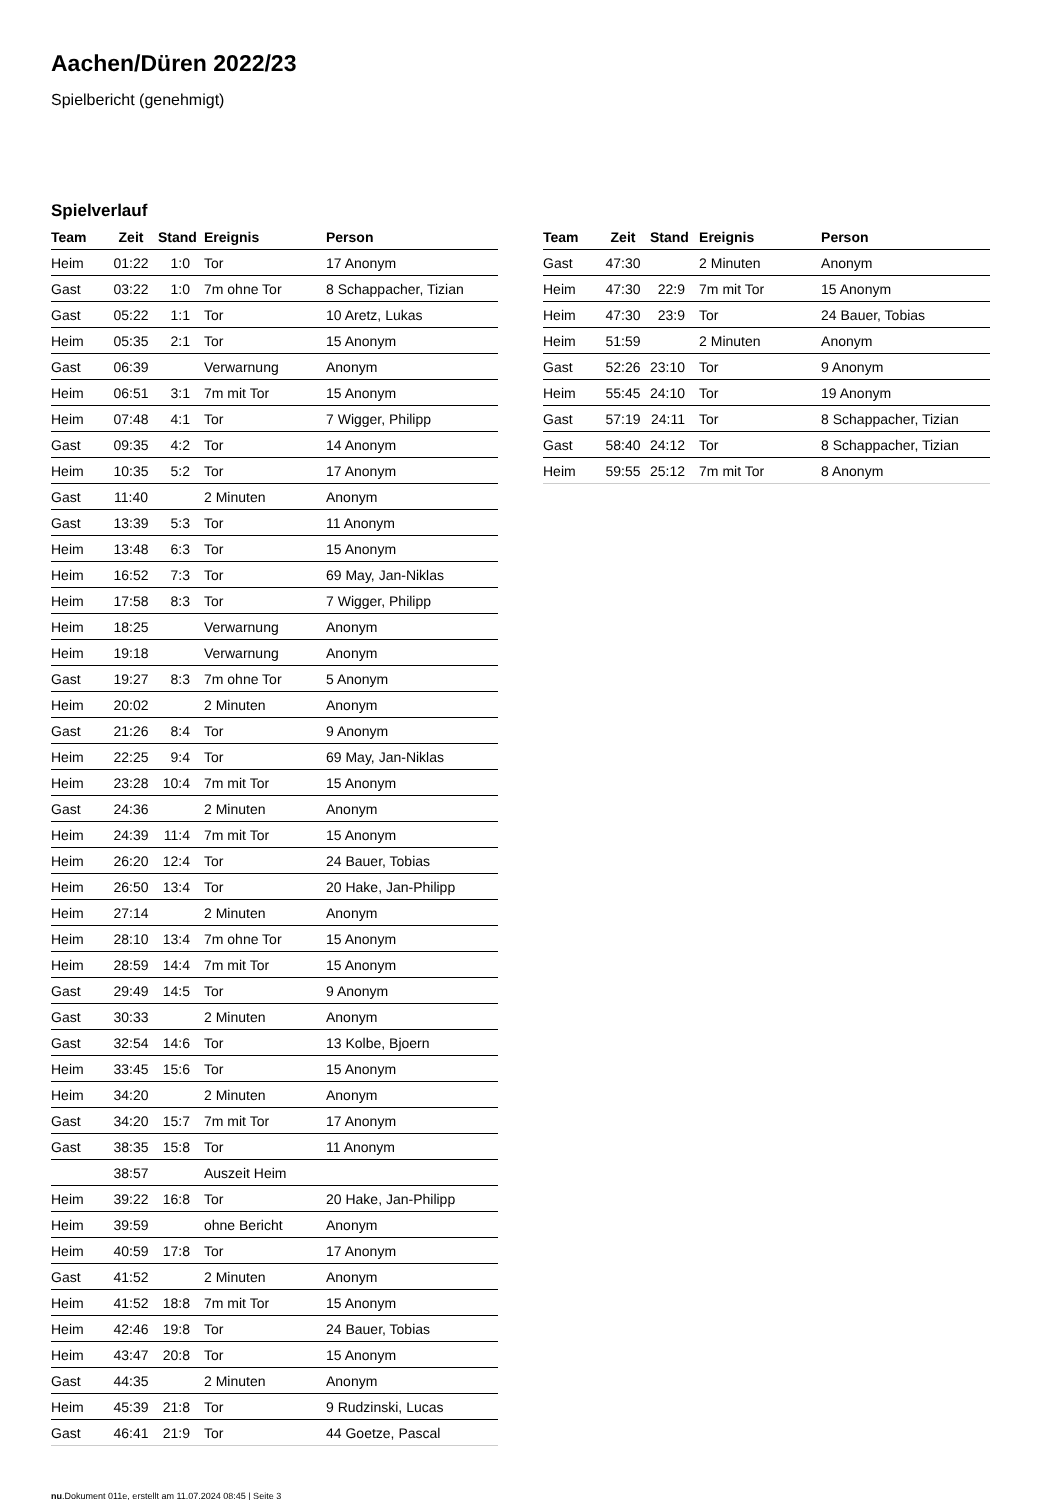Aachen/Düren 2022/23
Spielbericht (genehmigt)
Spielverlauf
| Team | Zeit | Stand | Ereignis | Person |
| --- | --- | --- | --- | --- |
| Heim | 01:22 | 1:0 | Tor | 17 Anonym |
| Gast | 03:22 | 1:0 | 7m ohne Tor | 8 Schappacher, Tizian |
| Gast | 05:22 | 1:1 | Tor | 10 Aretz, Lukas |
| Heim | 05:35 | 2:1 | Tor | 15 Anonym |
| Gast | 06:39 | | Verwarnung | Anonym |
| Heim | 06:51 | 3:1 | 7m mit Tor | 15 Anonym |
| Heim | 07:48 | 4:1 | Tor | 7 Wigger, Philipp |
| Gast | 09:35 | 4:2 | Tor | 14 Anonym |
| Heim | 10:35 | 5:2 | Tor | 17 Anonym |
| Gast | 11:40 | | 2 Minuten | Anonym |
| Gast | 13:39 | 5:3 | Tor | 11 Anonym |
| Heim | 13:48 | 6:3 | Tor | 15 Anonym |
| Heim | 16:52 | 7:3 | Tor | 69 May, Jan-Niklas |
| Heim | 17:58 | 8:3 | Tor | 7 Wigger, Philipp |
| Heim | 18:25 | | Verwarnung | Anonym |
| Heim | 19:18 | | Verwarnung | Anonym |
| Gast | 19:27 | 8:3 | 7m ohne Tor | 5 Anonym |
| Heim | 20:02 | | 2 Minuten | Anonym |
| Gast | 21:26 | 8:4 | Tor | 9 Anonym |
| Heim | 22:25 | 9:4 | Tor | 69 May, Jan-Niklas |
| Heim | 23:28 | 10:4 | 7m mit Tor | 15 Anonym |
| Gast | 24:36 | | 2 Minuten | Anonym |
| Heim | 24:39 | 11:4 | 7m mit Tor | 15 Anonym |
| Heim | 26:20 | 12:4 | Tor | 24 Bauer, Tobias |
| Heim | 26:50 | 13:4 | Tor | 20 Hake, Jan-Philipp |
| Heim | 27:14 | | 2 Minuten | Anonym |
| Heim | 28:10 | 13:4 | 7m ohne Tor | 15 Anonym |
| Heim | 28:59 | 14:4 | 7m mit Tor | 15 Anonym |
| Gast | 29:49 | 14:5 | Tor | 9 Anonym |
| Gast | 30:33 | | 2 Minuten | Anonym |
| Gast | 32:54 | 14:6 | Tor | 13 Kolbe, Bjoern |
| Heim | 33:45 | 15:6 | Tor | 15 Anonym |
| Heim | 34:20 | | 2 Minuten | Anonym |
| Gast | 34:20 | 15:7 | 7m mit Tor | 17 Anonym |
| Gast | 38:35 | 15:8 | Tor | 11 Anonym |
| | 38:57 | | Auszeit Heim | |
| Heim | 39:22 | 16:8 | Tor | 20 Hake, Jan-Philipp |
| Heim | 39:59 | | ohne Bericht | Anonym |
| Heim | 40:59 | 17:8 | Tor | 17 Anonym |
| Gast | 41:52 | | 2 Minuten | Anonym |
| Heim | 41:52 | 18:8 | 7m mit Tor | 15 Anonym |
| Heim | 42:46 | 19:8 | Tor | 24 Bauer, Tobias |
| Heim | 43:47 | 20:8 | Tor | 15 Anonym |
| Gast | 44:35 | | 2 Minuten | Anonym |
| Heim | 45:39 | 21:8 | Tor | 9 Rudzinski, Lucas |
| Gast | 46:41 | 21:9 | Tor | 44 Goetze, Pascal |
| Team | Zeit | Stand | Ereignis | Person |
| --- | --- | --- | --- | --- |
| Gast | 47:30 | | 2 Minuten | Anonym |
| Heim | 47:30 | 22:9 | 7m mit Tor | 15 Anonym |
| Heim | 47:30 | 23:9 | Tor | 24 Bauer, Tobias |
| Heim | 51:59 | | 2 Minuten | Anonym |
| Gast | 52:26 | 23:10 | Tor | 9 Anonym |
| Heim | 55:45 | 24:10 | Tor | 19 Anonym |
| Gast | 57:19 | 24:11 | Tor | 8 Schappacher, Tizian |
| Gast | 58:40 | 24:12 | Tor | 8 Schappacher, Tizian |
| Heim | 59:55 | 25:12 | 7m mit Tor | 8 Anonym |
nu.Dokument 011e, erstellt am 11.07.2024 08:45 | Seite 3